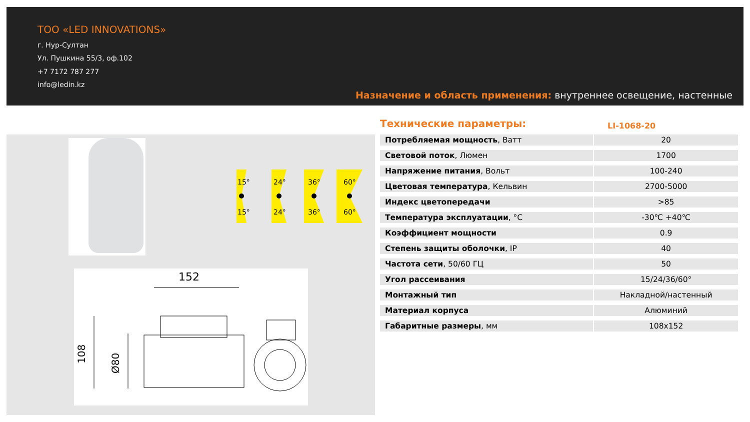ТОО «LED INNOVATIONS»
г. Нур-Султан
Ул. Пушкина 55/3, оф.102
+7 7172 787 277
info@ledin.kz
Назначение и область применения: внутреннее освещение, настенные
15°
15°
24°
24°
36°
36°
60°
60°
152
108
Ø80
Технические параметры: LI-1068-20
| Потребляемая мощность , Ватт | 20 |
| Световой поток , Люмен | 1700 |
| Напряжение питания , Вольт | 100-240 |
| Цветовая температура , Кельвин | 2700-5000 |
| Индекс цветопередачи | >85 |
| Температура эксплуатации , °C | -30℃ +40℃ |
| Коэффициент мощности | 0.9 |
| Степень защиты оболочки , IP | 40 |
| Частота сети , 50/60 ГЦ | 50 |
| Угол рассеивания | 15/24/36/60° |
| Монтажный тип | Накладной/настенный |
| Материал корпуса | Алюминий |
| Габаритные размеры , мм | 108x152 |